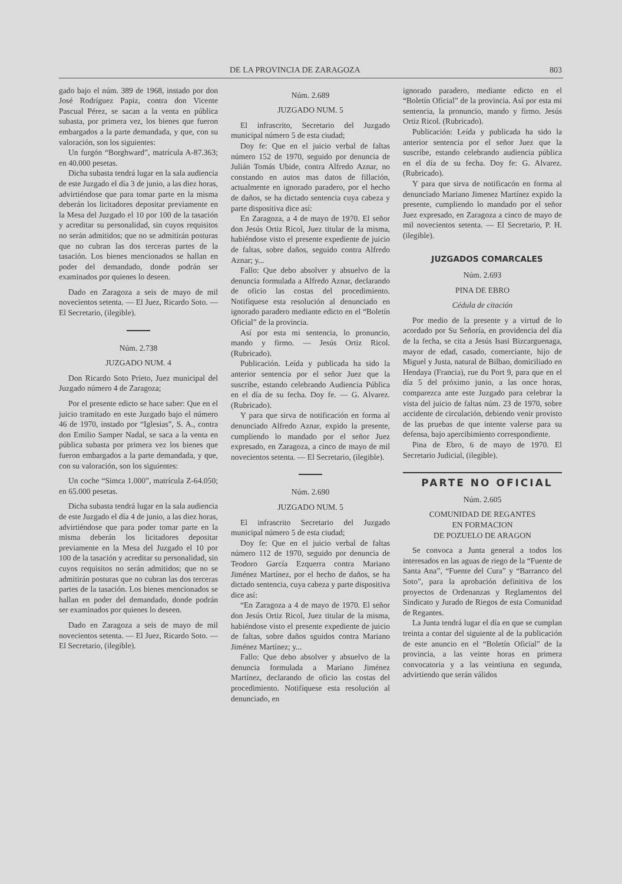DE LA PROVINCIA DE ZARAGOZA 803
gado bajo el núm. 389 de 1968, instado por don José Rodríguez Papiz, contra don Vicente Pascual Pérez, se sacan a la venta en pública subasta, por primera vez, los bienes que fueron embargados a la parte demandada, y que, con su valoración, son los siguientes:
Un furgón “Borghward”, matrícula A-87.363; en 40.000 pesetas.
Dicha subasta tendrá lugar en la sala audiencia de este Juzgado el día 3 de junio, a las diez horas, advirtiéndose que para tomar parte en la misma deberán los licitadores depositar previamente en la Mesa del Juzgado el 10 por 100 de la tasación y acreditar su personalidad, sin cuyos requisitos no serán admitidos; que no se admitirán posturas que no cubran las dos terceras partes de la tasación. Los bienes mencionados se hallan en poder del demandado, donde podrán ser examinados por quienes lo deseen.
Dado en Zaragoza a seis de mayo de mil novecientos setenta. — El Juez, Ricardo Soto. — El Secretario, (ilegible).
Núm. 2.738
JUZGADO NUM. 4
Don Ricardo Soto Prieto, Juez municipal del Juzgado número 4 de Zaragoza;
Por el presente edicto se hace saber: Que en el juicio tramitado en este Juzgado bajo el número 46 de 1970, instado por “Iglesias”, S. A., contra don Emilio Samper Nadal, se saca a la venta en pública subasta por primera vez los bienes que fueron embargados a la parte demandada, y que, con su valoración, son los siguientes:
Un coche “Simca 1.000”, matrícula Z-64.050; en 65.000 pesetas.
Dicha subasta tendrá lugar en la sala audiencia de este Juzgado el día 4 de junio, a las diez horas, advirtiéndose que para poder tomar parte en la misma deberán los licitadores depositar previamente en la Mesa del Juzgado el 10 por 100 de la tasación y acreditar su personalidad, sin cuyos requisitos no serán admitidos; que no se admitirán posturas que no cubran las dos terceras partes de la tasación. Los bienes mencionados se hallan en poder del demandado, donde podrán ser examinados por quienes lo deseen.
Dado en Zaragoza a seis de mayo de mil novecientos setenta. — El Juez, Ricardo Soto. — El Secretario, (ilegible).
Núm. 2.689
JUZGADO NUM. 5
El infrascrito, Secretario del Juzgado municipal número 5 de esta ciudad;
Doy fe: Que en el juicio verbal de faltas número 152 de 1970, seguido por denuncia de Julián Tomás Ubide, contra Alfredo Aznar, no constando en autos mas datos de fillación, actualmente en ignorado paradero, por el hecho de daños, se ha dictado sentencia cuya cabeza y parte dispositiva dice así:
En Zaragoza, a 4 de mayo de 1970. El señor don Jesús Ortiz Ricol, Juez titular de la misma, habiéndose visto el presente expediente de juicio de faltas, sobre daños, seguido contra Alfredo Aznar; y...
Fallo: Que debo absolver y absuelvo de la denuncia formulada a Alfredo Aznar, declarando de oficio las costas del procedimiento. Notifíquese esta resolución al denunciado en ignorado paradero mediante edicto en el “Boletín Oficial” de la provincia.
Así por esta mi sentencia, lo pronuncio, mando y firmo. — Jesús Ortiz Ricol. (Rubricado).
Publicación. Leída y publicada ha sido la anterior sentencia por el señor Juez que la suscribe, estando celebrando Audiencia Pública en el día de su fecha. Doy fe. — G. Alvarez. (Rubricado).
Y para que sirva de notificación en forma al denunciado Alfredo Aznar, expido la presente, cumpliendo lo mandado por el señor Juez expresado, en Zaragoza, a cinco de mayo de mil novecientos setenta. — El Secretario, (ilegible).
Núm. 2.690
JUZGADO NUM. 5
El infrascrito Secretario del Juzgado municipal número 5 de esta ciudad;
Doy fe: Que en el juicio verbal de faltas número 112 de 1970, seguido por denuncia de Teodoro García Ezquerra contra Mariano Jiménez Martínez, por el hecho de daños, se ha dictado sentencia, cuya cabeza y parte dispositiva dice así:
“En Zaragoza a 4 de mayo de 1970. El señor don Jesús Ortiz Ricol, Juez titular de la misma, habiéndose visto el presente expediente de juicio de faltas, sobre daños sguidos contra Mariano Jiménez Martínez; y...
Fallo: Que debo absolver y absuelvo de la denuncia formulada a Mariano Jiménez Martínez, declarando de oficio las costas del procedimiento. Notifíquese esta resolución al denunciado, en
ignorado paradero, mediante edicto en el “Boletín Oficial” de la provincia. Así por esta mi sentencia, la pronuncio, mando y firmo. Jesús Ortiz Ricol. (Rubricado).
Publicación: Leída y publicada ha sido la anterior sentencia por el señor Juez que la suscribe, estando celebrando audiencia pública en el día de su fecha. Doy fe: G. Alvarez. (Rubricado).
Y para que sirva de notificacón en forma al denunciado Mariano Jimenez Martínez expido la presente, cumpliendo lo mandado por el señor Juez expresado, en Zaragoza a cinco de mayo de mil novecientos setenta. — El Secretario, P. H. (ilegible).
JUZGADOS COMARCALES
Núm. 2.693
PINA DE EBRO
Cédula de citación
Por medio de la presente y a virtud de lo acordado por Su Señoría, en providencia del día de la fecha, se cita a Jesús Isasi Bizcarguenaga, mayor de edad, casado, comerciante, hijo de Miguel y Justa, natural de Bilbao, domiciliado en Hendaya (Francia), rue du Port 9, para que en el día 5 del próximo junio, a las once horas, comparezca ante este Juzgado para celebrar la vista del juicio de faltas núm. 23 de 1970, sobre accidente de circulación, debiendo venir provisto de las pruebas de que intente valerse para su defensa, bajo apercibimiento correspondiente.
Pina de Ebro, 6 de mayo de 1970. El Secretario Judicial, (ilegible).
PARTE NO OFICIAL
Núm. 2.605
COMUNIDAD DE REGANTES
EN FORMACION
DE POZUELO DE ARAGON
Se convoca a Junta general a todos los interesados en las aguas de riego de la “Fuente de Santa Ana”, “Fuente del Cura” y “Barranco del Soto”, para la aprobación definitiva de los proyectos de Ordenanzas y Reglamentos del Sindicato y Jurado de Riegos de esta Comunidad de Regantes.
La Junta tendrá lugar el día en que se cumplan treinta a contar del siguiente al de la publicación de este anuncio en el “Boletín Oficial” de la provincia, a las veinte horas en primera convocatoria y a las veintiuna en segunda, advirtiendo que serán válidos